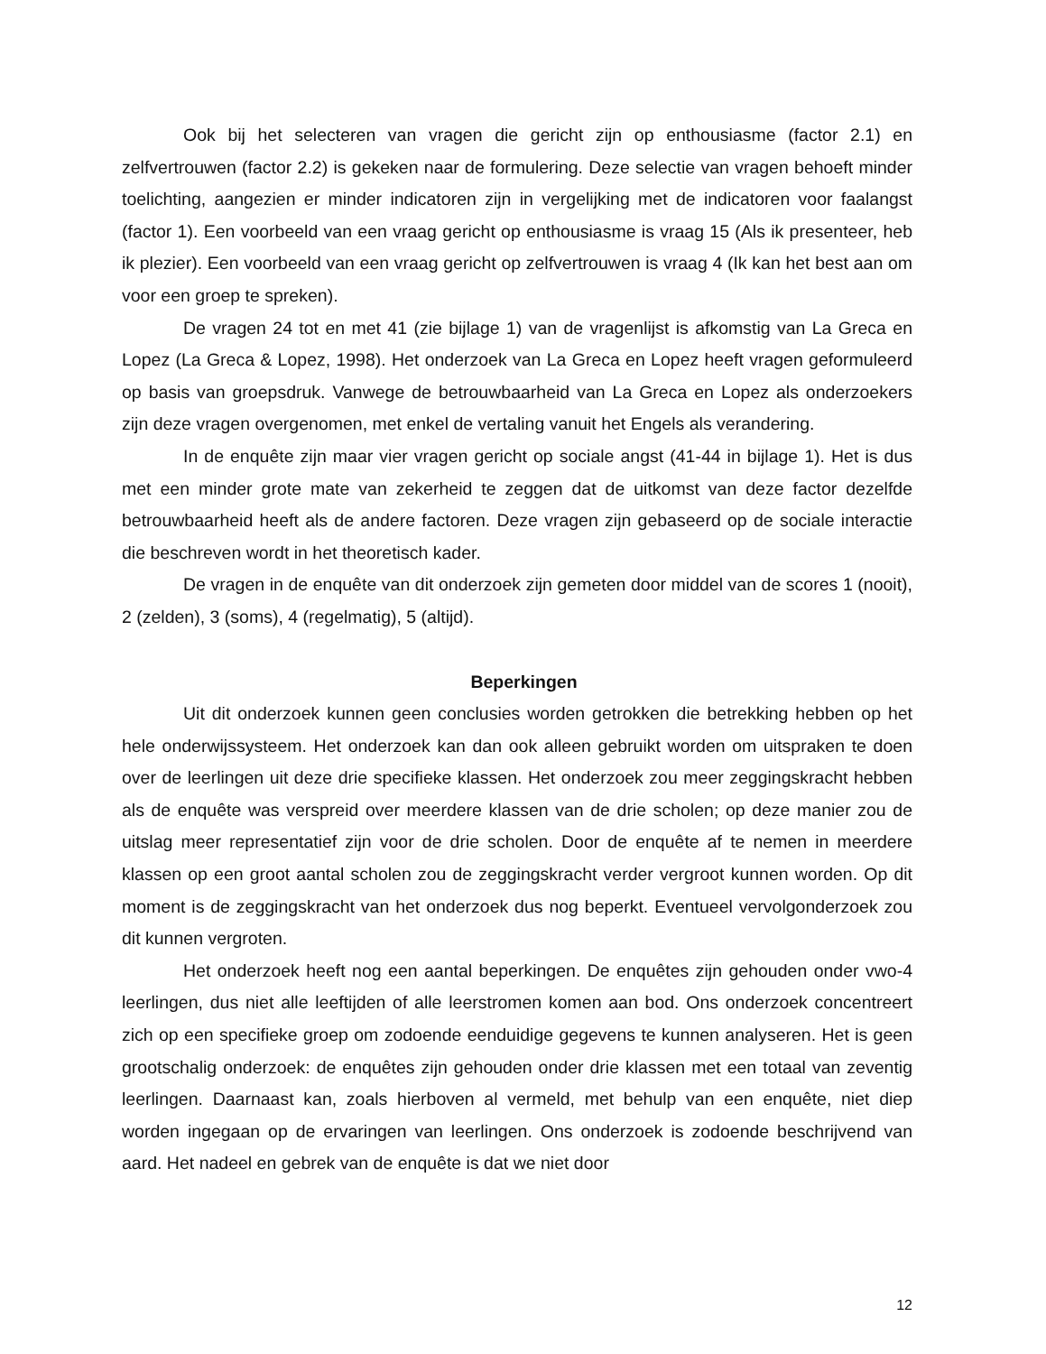Ook bij het selecteren van vragen die gericht zijn op enthousiasme (factor 2.1) en zelfvertrouwen (factor 2.2) is gekeken naar de formulering. Deze selectie van vragen behoeft minder toelichting, aangezien er minder indicatoren zijn in vergelijking met de indicatoren voor faalangst (factor 1). Een voorbeeld van een vraag gericht op enthousiasme is vraag 15 (Als ik presenteer, heb ik plezier). Een voorbeeld van een vraag gericht op zelfvertrouwen is vraag 4 (Ik kan het best aan om voor een groep te spreken).
De vragen 24 tot en met 41 (zie bijlage 1) van de vragenlijst is afkomstig van La Greca en Lopez (La Greca & Lopez, 1998). Het onderzoek van La Greca en Lopez heeft vragen geformuleerd op basis van groepsdruk. Vanwege de betrouwbaarheid van La Greca en Lopez als onderzoekers zijn deze vragen overgenomen, met enkel de vertaling vanuit het Engels als verandering.
In de enquête zijn maar vier vragen gericht op sociale angst (41-44 in bijlage 1). Het is dus met een minder grote mate van zekerheid te zeggen dat de uitkomst van deze factor dezelfde betrouwbaarheid heeft als de andere factoren. Deze vragen zijn gebaseerd op de sociale interactie die beschreven wordt in het theoretisch kader.
De vragen in de enquête van dit onderzoek zijn gemeten door middel van de scores 1 (nooit), 2 (zelden), 3 (soms), 4 (regelmatig), 5 (altijd).
Beperkingen
Uit dit onderzoek kunnen geen conclusies worden getrokken die betrekking hebben op het hele onderwijssysteem. Het onderzoek kan dan ook alleen gebruikt worden om uitspraken te doen over de leerlingen uit deze drie specifieke klassen. Het onderzoek zou meer zeggingskracht hebben als de enquête was verspreid over meerdere klassen van de drie scholen; op deze manier zou de uitslag meer representatief zijn voor de drie scholen. Door de enquête af te nemen in meerdere klassen op een groot aantal scholen zou de zeggingskracht verder vergroot kunnen worden. Op dit moment is de zeggingskracht van het onderzoek dus nog beperkt. Eventueel vervolgonderzoek zou dit kunnen vergroten.
Het onderzoek heeft nog een aantal beperkingen. De enquêtes zijn gehouden onder vwo-4 leerlingen, dus niet alle leeftijden of alle leerstromen komen aan bod. Ons onderzoek concentreert zich op een specifieke groep om zodoende eenduidige gegevens te kunnen analyseren. Het is geen grootschalig onderzoek: de enquêtes zijn gehouden onder drie klassen met een totaal van zeventig leerlingen. Daarnaast kan, zoals hierboven al vermeld, met behulp van een enquête, niet diep worden ingegaan op de ervaringen van leerlingen. Ons onderzoek is zodoende beschrijvend van aard. Het nadeel en gebrek van de enquête is dat we niet door
12